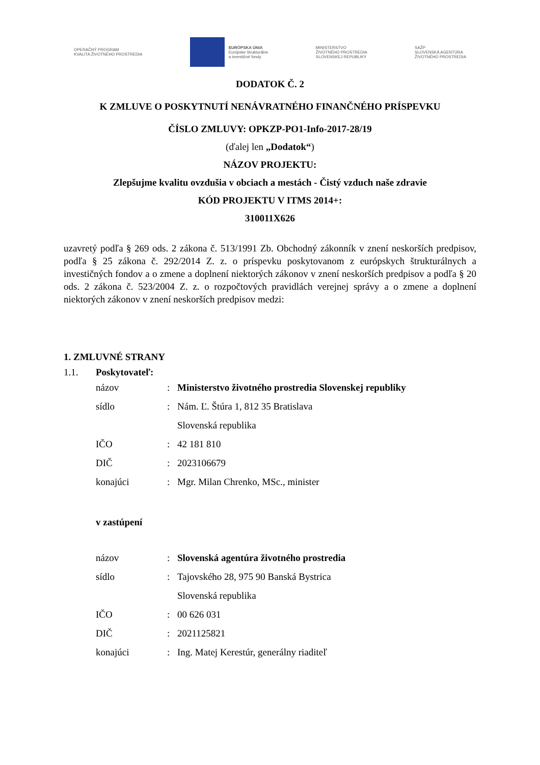OPERAČNÝ PROGRAM
KVALITA ŽIVOTNÉHO PROSTREDIA
EURÓPSKA ÚNIA
Európske štrukturálne
a investičné fondy
MINISTERSTVO
ŽIVOTNÉHO PROSTREDIA
SLOVENSKEJ REPUBLIKY
SAŽP
SLOVENSKÁ AGENTÚRA
ŽIVOTNÉHO PROSTREDIA
DODATOK Č. 2
K ZMLUVE O POSKYTNUTÍ NENÁVRATNÉHO FINANČNÉHO PRÍSPEVKU
ČÍSLO ZMLUVY: OPKZP-PO1-Info-2017-28/19
(ďalej len „Dodatok“)
NÁZOV PROJEKTU:
Zlepšujme kvalitu ovzdušia v obciach a mestách - Čistý vzduch naše zdravie
KÓD PROJEKTU V ITMS 2014+:
310011X626
uzavretý podľa § 269 ods. 2 zákona č. 513/1991 Zb. Obchodný zákonník v znení neskorších predpisov, podľa § 25 zákona č. 292/2014 Z. z. o príspevku poskytovanom z európskych štrukturálnych a investičných fondov a o zmene a doplnení niektorých zákonov v znení neskorších predpisov a podľa § 20 ods. 2 zákona č. 523/2004 Z. z. o rozpočtových pravidlách verejnej správy a o zmene a doplnení niektorých zákonov v znení neskorších predpisov medzi:
1. ZMLUVNÉ STRANY
1.1. Poskytovateľ:
názov: Ministerstvo životného prostredia Slovenskej republiky
sídlo: Nám. Ľ. Štúra 1, 812 35 Bratislava
Slovenská republika
IČO: 42 181 810
DIČ: 2023106679
konajúci: Mgr. Milan Chrenko, MSc., minister
v zastúpení
názov: Slovenská agentúra životného prostredia
sídlo: Tajovského 28, 975 90 Banská Bystrica
Slovenská republika
IČO: 00 626 031
DIČ: 2021125821
konajúci: Ing. Matej Kerestúr, generálny riaditeľ